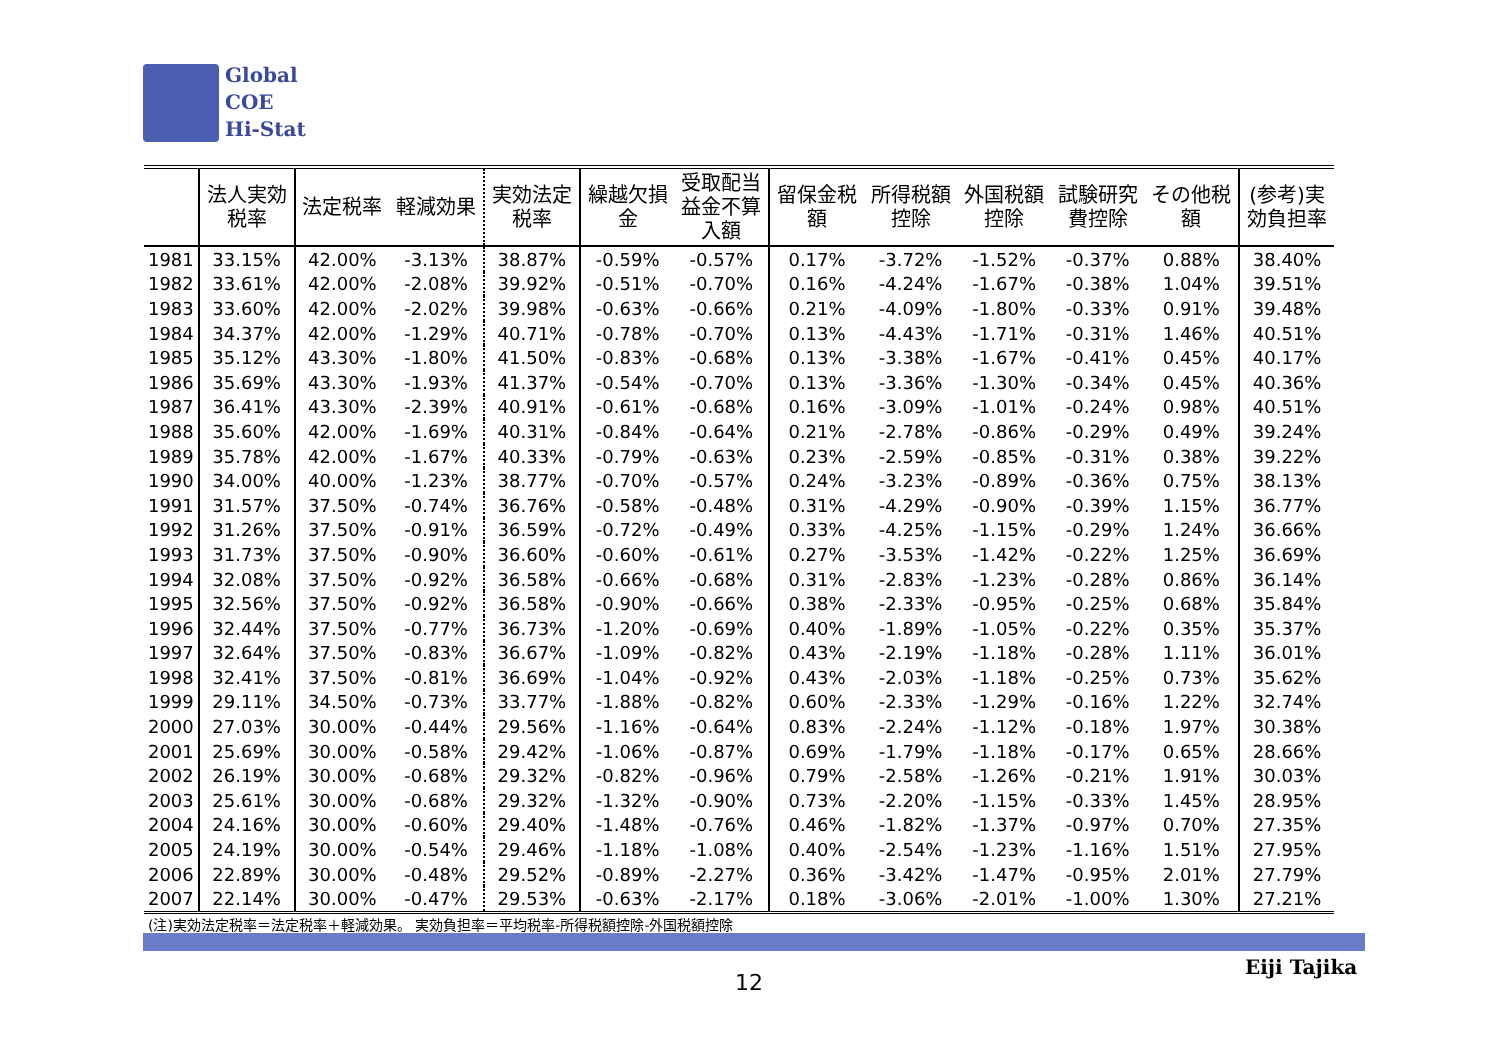Global
COE
Hi-Stat
| | 法人実効 税率 | 法定税率 | 軽減効果 | 実効法定 税率 | 繰越欠損 金 | 受取配当 益金不算 入額 | 留保金税 額 | 所得税額 控除 | 外国税額 控除 | 試験研究 費控除 | その他税 額 | (参考)実 効負担率 |
| --- | --- | --- | --- | --- | --- | --- | --- | --- | --- | --- | --- | --- |
| 1981 | 33.15% | 42.00% | -3.13% | 38.87% | -0.59% | -0.57% | 0.17% | -3.72% | -1.52% | -0.37% | 0.88% | 38.40% |
| 1982 | 33.61% | 42.00% | -2.08% | 39.92% | -0.51% | -0.70% | 0.16% | -4.24% | -1.67% | -0.38% | 1.04% | 39.51% |
| 1983 | 33.60% | 42.00% | -2.02% | 39.98% | -0.63% | -0.66% | 0.21% | -4.09% | -1.80% | -0.33% | 0.91% | 39.48% |
| 1984 | 34.37% | 42.00% | -1.29% | 40.71% | -0.78% | -0.70% | 0.13% | -4.43% | -1.71% | -0.31% | 1.46% | 40.51% |
| 1985 | 35.12% | 43.30% | -1.80% | 41.50% | -0.83% | -0.68% | 0.13% | -3.38% | -1.67% | -0.41% | 0.45% | 40.17% |
| 1986 | 35.69% | 43.30% | -1.93% | 41.37% | -0.54% | -0.70% | 0.13% | -3.36% | -1.30% | -0.34% | 0.45% | 40.36% |
| 1987 | 36.41% | 43.30% | -2.39% | 40.91% | -0.61% | -0.68% | 0.16% | -3.09% | -1.01% | -0.24% | 0.98% | 40.51% |
| 1988 | 35.60% | 42.00% | -1.69% | 40.31% | -0.84% | -0.64% | 0.21% | -2.78% | -0.86% | -0.29% | 0.49% | 39.24% |
| 1989 | 35.78% | 42.00% | -1.67% | 40.33% | -0.79% | -0.63% | 0.23% | -2.59% | -0.85% | -0.31% | 0.38% | 39.22% |
| 1990 | 34.00% | 40.00% | -1.23% | 38.77% | -0.70% | -0.57% | 0.24% | -3.23% | -0.89% | -0.36% | 0.75% | 38.13% |
| 1991 | 31.57% | 37.50% | -0.74% | 36.76% | -0.58% | -0.48% | 0.31% | -4.29% | -0.90% | -0.39% | 1.15% | 36.77% |
| 1992 | 31.26% | 37.50% | -0.91% | 36.59% | -0.72% | -0.49% | 0.33% | -4.25% | -1.15% | -0.29% | 1.24% | 36.66% |
| 1993 | 31.73% | 37.50% | -0.90% | 36.60% | -0.60% | -0.61% | 0.27% | -3.53% | -1.42% | -0.22% | 1.25% | 36.69% |
| 1994 | 32.08% | 37.50% | -0.92% | 36.58% | -0.66% | -0.68% | 0.31% | -2.83% | -1.23% | -0.28% | 0.86% | 36.14% |
| 1995 | 32.56% | 37.50% | -0.92% | 36.58% | -0.90% | -0.66% | 0.38% | -2.33% | -0.95% | -0.25% | 0.68% | 35.84% |
| 1996 | 32.44% | 37.50% | -0.77% | 36.73% | -1.20% | -0.69% | 0.40% | -1.89% | -1.05% | -0.22% | 0.35% | 35.37% |
| 1997 | 32.64% | 37.50% | -0.83% | 36.67% | -1.09% | -0.82% | 0.43% | -2.19% | -1.18% | -0.28% | 1.11% | 36.01% |
| 1998 | 32.41% | 37.50% | -0.81% | 36.69% | -1.04% | -0.92% | 0.43% | -2.03% | -1.18% | -0.25% | 0.73% | 35.62% |
| 1999 | 29.11% | 34.50% | -0.73% | 33.77% | -1.88% | -0.82% | 0.60% | -2.33% | -1.29% | -0.16% | 1.22% | 32.74% |
| 2000 | 27.03% | 30.00% | -0.44% | 29.56% | -1.16% | -0.64% | 0.83% | -2.24% | -1.12% | -0.18% | 1.97% | 30.38% |
| 2001 | 25.69% | 30.00% | -0.58% | 29.42% | -1.06% | -0.87% | 0.69% | -1.79% | -1.18% | -0.17% | 0.65% | 28.66% |
| 2002 | 26.19% | 30.00% | -0.68% | 29.32% | -0.82% | -0.96% | 0.79% | -2.58% | -1.26% | -0.21% | 1.91% | 30.03% |
| 2003 | 25.61% | 30.00% | -0.68% | 29.32% | -1.32% | -0.90% | 0.73% | -2.20% | -1.15% | -0.33% | 1.45% | 28.95% |
| 2004 | 24.16% | 30.00% | -0.60% | 29.40% | -1.48% | -0.76% | 0.46% | -1.82% | -1.37% | -0.97% | 0.70% | 27.35% |
| 2005 | 24.19% | 30.00% | -0.54% | 29.46% | -1.18% | -1.08% | 0.40% | -2.54% | -1.23% | -1.16% | 1.51% | 27.95% |
| 2006 | 22.89% | 30.00% | -0.48% | 29.52% | -0.89% | -2.27% | 0.36% | -3.42% | -1.47% | -0.95% | 2.01% | 27.79% |
| 2007 | 22.14% | 30.00% | -0.47% | 29.53% | -0.63% | -2.17% | 0.18% | -3.06% | -2.01% | -1.00% | 1.30% | 27.21% |
(注)実効法定税率＝法定税率＋軽減効果。 実効負担率＝平均税率-所得税額控除-外国税額控除
12
Eiji Tajika